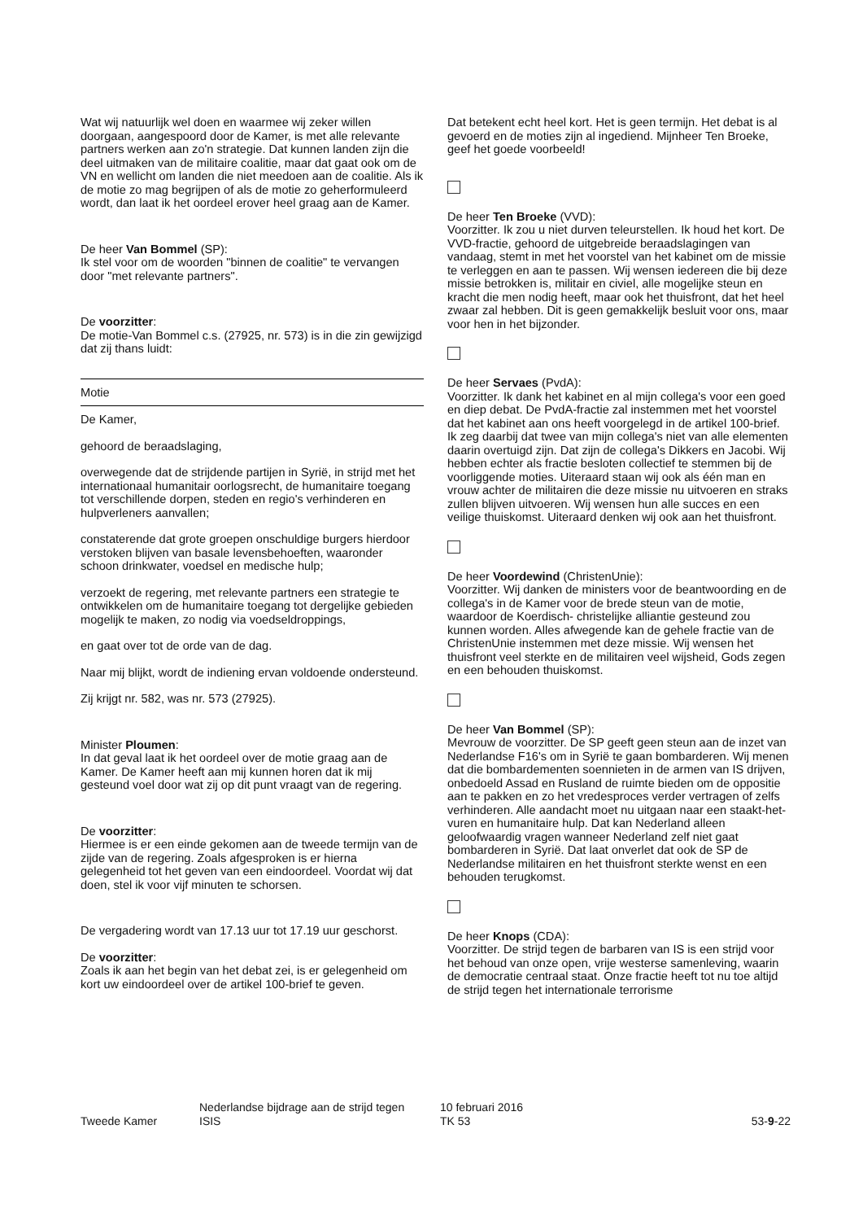Wat wij natuurlijk wel doen en waarmee wij zeker willen doorgaan, aangespoord door de Kamer, is met alle relevante partners werken aan zo'n strategie. Dat kunnen landen zijn die deel uitmaken van de militaire coalitie, maar dat gaat ook om de VN en wellicht om landen die niet meedoen aan de coalitie. Als ik de motie zo mag begrijpen of als de motie zo geherformuleerd wordt, dan laat ik het oordeel erover heel graag aan de Kamer.
De heer Van Bommel (SP):
Ik stel voor om de woorden "binnen de coalitie" te vervangen door "met relevante partners".
De voorzitter:
De motie-Van Bommel c.s. (27925, nr. 573) is in die zin gewijzigd dat zij thans luidt:
Motie
De Kamer,
gehoord de beraadslaging,
overwegende dat de strijdende partijen in Syrië, in strijd met het internationaal humanitair oorlogsrecht, de humanitaire toegang tot verschillende dorpen, steden en regio's verhinderen en hulpverleners aanvallen;
constaterende dat grote groepen onschuldige burgers hierdoor verstoken blijven van basale levensbehoeften, waaronder schoon drinkwater, voedsel en medische hulp;
verzoekt de regering, met relevante partners een strategie te ontwikkelen om de humanitaire toegang tot dergelijke gebieden mogelijk te maken, zo nodig via voedseldroppings,
en gaat over tot de orde van de dag.
Naar mij blijkt, wordt de indiening ervan voldoende ondersteund.
Zij krijgt nr. 582, was nr. 573 (27925).
Minister Ploumen:
In dat geval laat ik het oordeel over de motie graag aan de Kamer. De Kamer heeft aan mij kunnen horen dat ik mij gesteund voel door wat zij op dit punt vraagt van de regering.
De voorzitter:
Hiermee is er een einde gekomen aan de tweede termijn van de zijde van de regering. Zoals afgesproken is er hierna gelegenheid tot het geven van een eindoordeel. Voordat wij dat doen, stel ik voor vijf minuten te schorsen.
De vergadering wordt van 17.13 uur tot 17.19 uur geschorst.
De voorzitter:
Zoals ik aan het begin van het debat zei, is er gelegenheid om kort uw eindoordeel over de artikel 100-brief te geven.
Dat betekent echt heel kort. Het is geen termijn. Het debat is al gevoerd en de moties zijn al ingediend. Mijnheer Ten Broeke, geef het goede voorbeeld!
De heer Ten Broeke (VVD):
Voorzitter. Ik zou u niet durven teleurstellen. Ik houd het kort. De VVD-fractie, gehoord de uitgebreide beraadslagingen van vandaag, stemt in met het voorstel van het kabinet om de missie te verleggen en aan te passen. Wij wensen iedereen die bij deze missie betrokken is, militair en civiel, alle mogelijke steun en kracht die men nodig heeft, maar ook het thuisfront, dat het heel zwaar zal hebben. Dit is geen gemakkelijk besluit voor ons, maar voor hen in het bijzonder.
De heer Servaes (PvdA):
Voorzitter. Ik dank het kabinet en al mijn collega's voor een goed en diep debat. De PvdA-fractie zal instemmen met het voorstel dat het kabinet aan ons heeft voorgelegd in de artikel 100-brief. Ik zeg daarbij dat twee van mijn collega's niet van alle elementen daarin overtuigd zijn. Dat zijn de collega's Dikkers en Jacobi. Wij hebben echter als fractie besloten collectief te stemmen bij de voorliggende moties. Uiteraard staan wij ook als één man en vrouw achter de militairen die deze missie nu uitvoeren en straks zullen blijven uitvoeren. Wij wensen hun alle succes en een veilige thuiskomst. Uiteraard denken wij ook aan het thuisfront.
De heer Voordewind (ChristenUnie):
Voorzitter. Wij danken de ministers voor de beantwoording en de collega's in de Kamer voor de brede steun van de motie, waardoor de Koerdisch- christelijke alliantie gesteund zou kunnen worden. Alles afwegende kan de gehele fractie van de ChristenUnie instemmen met deze missie. Wij wensen het thuisfront veel sterkte en de militairen veel wijsheid, Gods zegen en een behouden thuiskomst.
De heer Van Bommel (SP):
Mevrouw de voorzitter. De SP geeft geen steun aan de inzet van Nederlandse F16's om in Syrië te gaan bombarderen. Wij menen dat die bombardementen soennieten in de armen van IS drijven, onbedoeld Assad en Rusland de ruimte bieden om de oppositie aan te pakken en zo het vredesproces verder vertragen of zelfs verhinderen. Alle aandacht moet nu uitgaan naar een staakt-het-vuren en humanitaire hulp. Dat kan Nederland alleen geloofwaardig vragen wanneer Nederland zelf niet gaat bombarderen in Syrië. Dat laat onverlet dat ook de SP de Nederlandse militairen en het thuisfront sterkte wenst en een behouden terugkomst.
De heer Knops (CDA):
Voorzitter. De strijd tegen de barbaren van IS is een strijd voor het behoud van onze open, vrije westerse samenleving, waarin de democratie centraal staat. Onze fractie heeft tot nu toe altijd de strijd tegen het internationale terrorisme
Tweede Kamer
Nederlandse bijdrage aan de strijd tegen
ISIS
10 februari 2016
TK 53
53-9-22